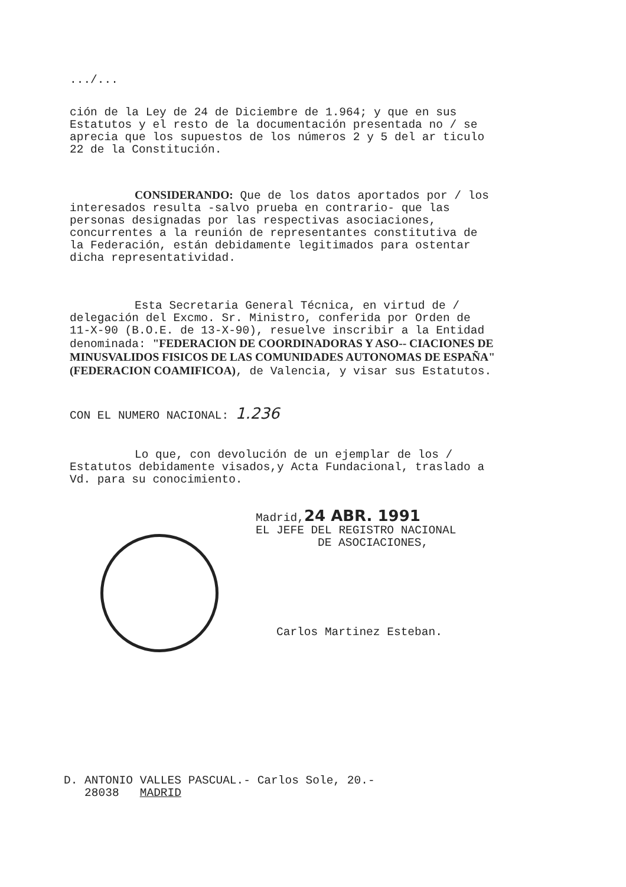.../...
ción de la Ley de 24 de Diciembre de 1.964; y que en sus Estatutos y el resto de la documentación presentada no / se aprecia que los supuestos de los números 2 y 5 del ar ticulo 22 de la Constitución.
CONSIDERANDO: Que de los datos aportados por / los interesados resulta -salvo prueba en contrario- que las personas designadas por las respectivas asociaciones, concurrentes a la reunión de representantes constitutiva de la Federación, están debidamente legitimados para ostentar dicha representatividad.
Esta Secretaria General Técnica, en virtud de / delegación del Excmo. Sr. Ministro, conferida por Orden de 11-X-90 (B.O.E. de 13-X-90), resuelve inscribir a la Entidad denominada: "FEDERACION DE COORDINADORAS Y ASO-- CIACIONES DE MINUSVALIDOS FISICOS DE LAS COMUNIDADES AUTONOMAS DE ESPAÑA" (FEDERACION COAMIFICOA), de Valencia, y visar sus Estatutos.
CON EL NUMERO NACIONAL: 1.236
Lo que, con devolución de un ejemplar de los / Estatutos debidamente visados,y Acta Fundacional, traslado a Vd. para su conocimiento.
Madrid,24 ABR. 1991
EL JEFE DEL REGISTRO NACIONAL
DE ASOCIACIONES,
Carlos Martinez Esteban.
D. ANTONIO VALLES PASCUAL.- Carlos Sole, 20.-
28038 MADRID